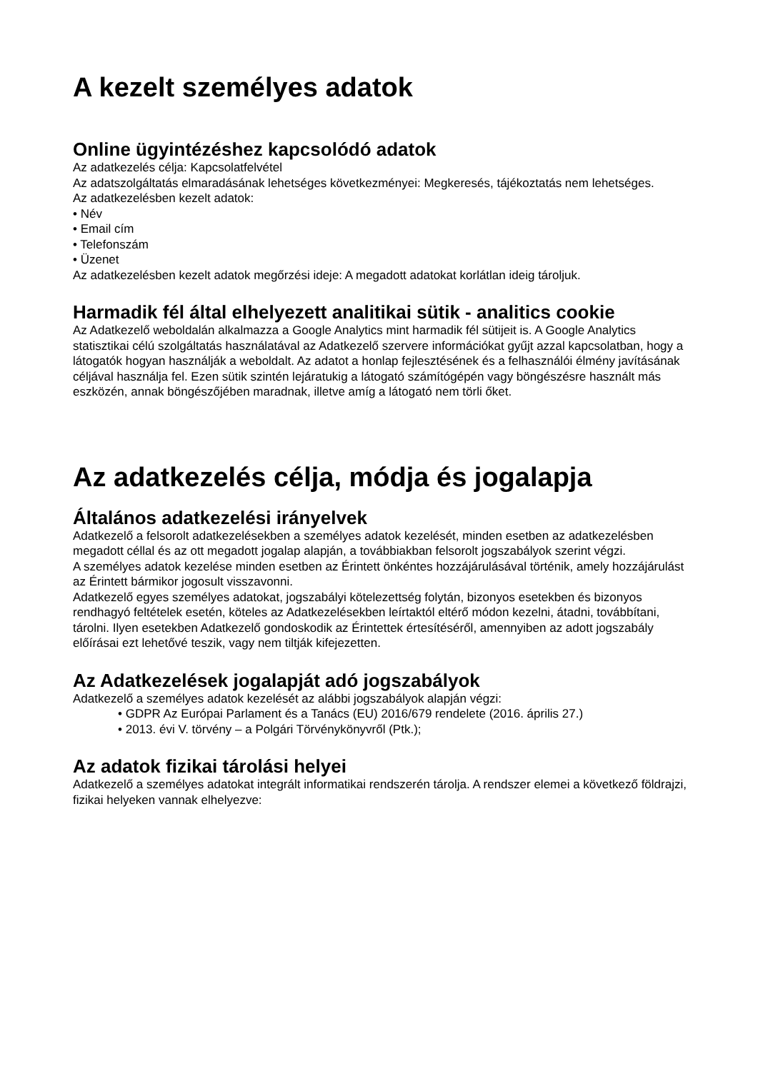A kezelt személyes adatok
Online ügyintézéshez kapcsolódó adatok
Az adatkezelés célja: Kapcsolatfelvétel
Az adatszolgáltatás elmaradásának lehetséges következményei: Megkeresés, tájékoztatás nem lehetséges.
Az adatkezelésben kezelt adatok:
• Név
• Email cím
• Telefonszám
• Üzenet
Az adatkezelésben kezelt adatok megőrzési ideje: A megadott adatokat korlátlan ideig tároljuk.
Harmadik fél által elhelyezett analitikai sütik - analitics cookie
Az Adatkezelő weboldalán alkalmazza a Google Analytics mint harmadik fél sütijeit is. A Google Analytics statisztikai célú szolgáltatás használatával az Adatkezelő szervere információkat gyűjt azzal kapcsolatban, hogy a látogatók hogyan használják a weboldalt. Az adatot a honlap fejlesztésének és a felhasználói élmény javításának céljával használja fel. Ezen sütik szintén lejáratukig a látogató számítógépén vagy böngészésre használt más eszközén, annak böngészőjében maradnak, illetve amíg a látogató nem törli őket.
Az adatkezelés célja, módja és jogalapja
Általános adatkezelési irányelvek
Adatkezelő a felsorolt adatkezelésekben a személyes adatok kezelését, minden esetben az adatkezelésben megadott céllal és az ott megadott jogalap alapján, a továbbiakban felsorolt jogszabályok szerint végzi.
A személyes adatok kezelése minden esetben az Érintett önkéntes hozzájárulásával történik, amely hozzájárulást az Érintett bármikor jogosult visszavonni.
Adatkezelő egyes személyes adatokat, jogszabályi kötelezettség folytán, bizonyos esetekben és bizonyos rendhagyó feltételek esetén, köteles az Adatkezelésekben leírtaktól eltérő módon kezelni, átadni, továbbítani, tárolni. Ilyen esetekben Adatkezelő gondoskodik az Érintettek értesítéséről, amennyiben az adott jogszabály előírásai ezt lehetővé teszik, vagy nem tiltják kifejezetten.
Az Adatkezelések jogalapját adó jogszabályok
Adatkezelő a személyes adatok kezelését az alábbi jogszabályok alapján végzi:
• GDPR Az Európai Parlament és a Tanács (EU) 2016/679 rendelete (2016. április 27.)
• 2013. évi V. törvény – a Polgári Törvénykönyvről (Ptk.);
Az adatok fizikai tárolási helyei
Adatkezelő a személyes adatokat integrált informatikai rendszerén tárolja. A rendszer elemei a következő földrajzi, fizikai helyeken vannak elhelyezve: